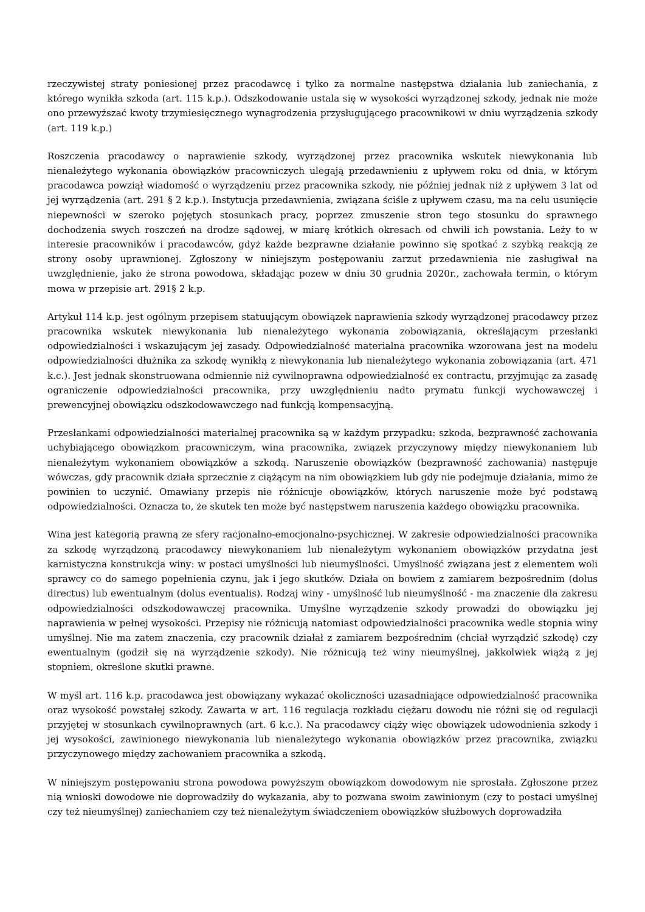rzeczywistej straty poniesionej przez pracodawcę i tylko za normalne następstwa działania lub zaniechania, z którego wynikła szkoda (art. 115 k.p.). Odszkodowanie ustala się w wysokości wyrządzonej szkody, jednak nie może ono przewyższać kwoty trzymiesięcznego wynagrodzenia przysługującego pracownikowi w dniu wyrządzenia szkody (art. 119 k.p.)
Roszczenia pracodawcy o naprawienie szkody, wyrządzonej przez pracownika wskutek niewykonania lub nienależytego wykonania obowiązków pracowniczych ulegają przedawnieniu z upływem roku od dnia, w którym pracodawca powziął wiadomość o wyrządzeniu przez pracownika szkody, nie później jednak niż z upływem 3 lat od jej wyrządzenia (art. 291 § 2 k.p.). Instytucja przedawnienia, związana ściśle z upływem czasu, ma na celu usunięcie niepewności w szeroko pojętych stosunkach pracy, poprzez zmuszenie stron tego stosunku do sprawnego dochodzenia swych roszczeń na drodze sądowej, w miarę krótkich okresach od chwili ich powstania. Leży to w interesie pracowników i pracodawców, gdyż każde bezprawne działanie powinno się spotkać z szybką reakcją ze strony osoby uprawnionej. Zgłoszony w niniejszym postępowaniu zarzut przedawnienia nie zasługiwał na uwzględnienie, jako że strona powodowa, składając pozew w dniu 30 grudnia 2020r., zachowała termin, o którym mowa w przepisie art. 291§ 2 k.p.
Artykuł 114 k.p. jest ogólnym przepisem statuującym obowiązek naprawienia szkody wyrządzonej pracodawcy przez pracownika wskutek niewykonania lub nienależytego wykonania zobowiązania, określającym przesłanki odpowiedzialności i wskazującym jej zasady. Odpowiedzialność materialna pracownika wzorowana jest na modelu odpowiedzialności dłużnika za szkodę wynikłą z niewykonania lub nienależytego wykonania zobowiązania (art. 471 k.c.). Jest jednak skonstruowana odmiennie niż cywilnoprawna odpowiedzialność ex contractu, przyjmując za zasadę ograniczenie odpowiedzialności pracownika, przy uwzględnieniu nadto prymatu funkcji wychowawczej i prewencyjnej obowiązku odszkodowawczego nad funkcją kompensacyjną.
Przesłankami odpowiedzialności materialnej pracownika są w każdym przypadku: szkoda, bezprawność zachowania uchybiającego obowiązkom pracowniczym, wina pracownika, związek przyczynowy między niewykonaniem lub nienależytym wykonaniem obowiązków a szkodą. Naruszenie obowiązków (bezprawność zachowania) następuje wówczas, gdy pracownik działa sprzecznie z ciążącym na nim obowiązkiem lub gdy nie podejmuje działania, mimo że powinien to uczynić. Omawiany przepis nie różnicuje obowiązków, których naruszenie może być podstawą odpowiedzialności. Oznacza to, że skutek ten może być następstwem naruszenia każdego obowiązku pracownika.
Wina jest kategorią prawną ze sfery racjonalno-emocjonalno-psychicznej. W zakresie odpowiedzialności pracownika za szkodę wyrządzoną pracodawcy niewykonaniem lub nienależytym wykonaniem obowiązków przydatna jest karnistyczna konstrukcja winy: w postaci umyślności lub nieumyślności. Umyślność związana jest z elementem woli sprawcy co do samego popełnienia czynu, jak i jego skutków. Działa on bowiem z zamiarem bezpośrednim (dolus directus) lub ewentualnym (dolus eventualis). Rodzaj winy - umyślność lub nieumyślność - ma znaczenie dla zakresu odpowiedzialności odszkodowawczej pracownika. Umyślne wyrządzenie szkody prowadzi do obowiązku jej naprawienia w pełnej wysokości. Przepisy nie różnicują natomiast odpowiedzialności pracownika wedle stopnia winy umyślnej. Nie ma zatem znaczenia, czy pracownik działał z zamiarem bezpośrednim (chciał wyrządzić szkodę) czy ewentualnym (godził się na wyrządzenie szkody). Nie różnicują też winy nieumyślnej, jakkolwiek wiążą z jej stopniem, określone skutki prawne.
W myśl art. 116 k.p. pracodawca jest obowiązany wykazać okoliczności uzasadniające odpowiedzialność pracownika oraz wysokość powstałej szkody. Zawarta w art. 116 regulacja rozkładu ciężaru dowodu nie różni się od regulacji przyjętej w stosunkach cywilnoprawnych (art. 6 k.c.). Na pracodawcy ciąży więc obowiązek udowodnienia szkody i jej wysokości, zawinionego niewykonania lub nienależytego wykonania obowiązków przez pracownika, związku przyczynowego między zachowaniem pracownika a szkodą.
W niniejszym postępowaniu strona powodowa powyższym obowiązkom dowodowym nie sprostała. Zgłoszone przez nią wnioski dowodowe nie doprowadziły do wykazania, aby to pozwana swoim zawinionym (czy to postaci umyślnej czy też nieumyślnej) zaniechaniem czy też nienależytym świadczeniem obowiązków służbowych doprowadziła